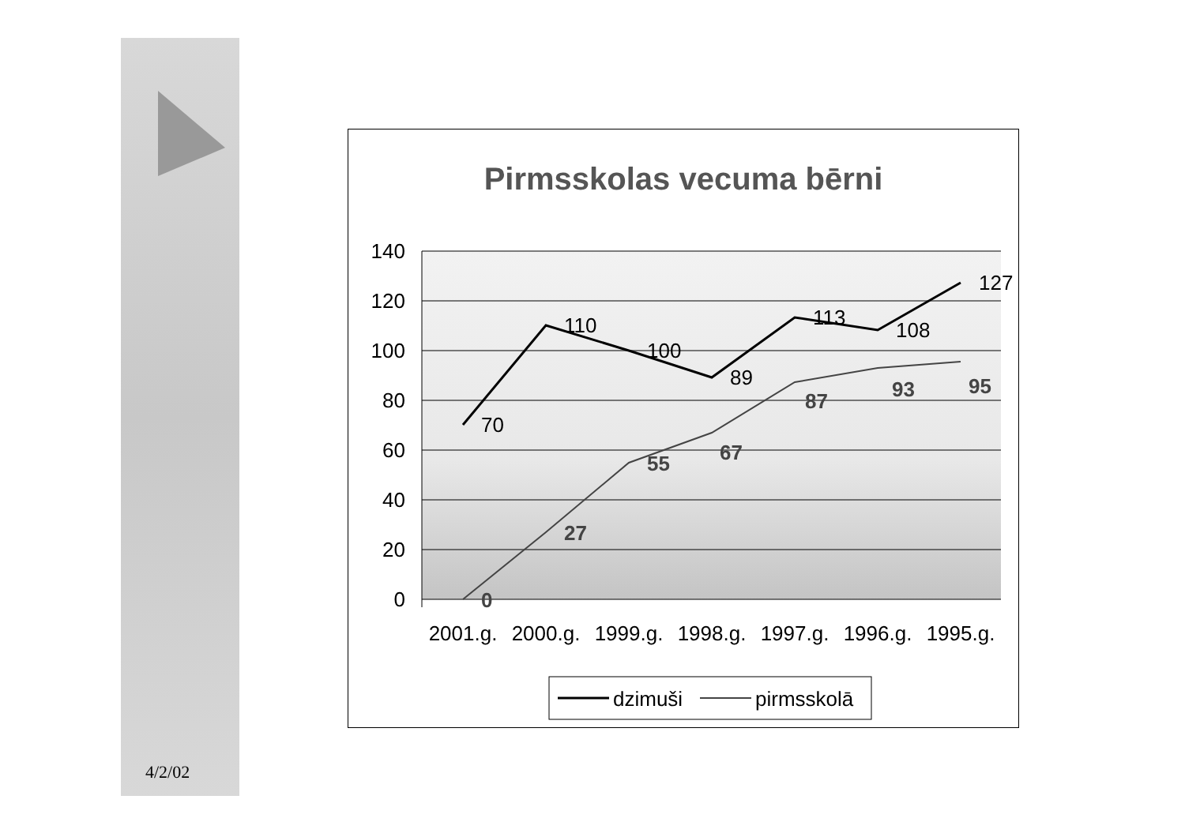4/2/02
Pirmsskolas vecuma bērni
140
120
100
80
60
40
20
0
2001.g.
2000.g.
1999.g.
1998.g.
1997.g.
1996.g.
1995.g.
70
110
100
89
113
108
127
0
27
55
67
87
93
95
dzimuši
pirmsskolā